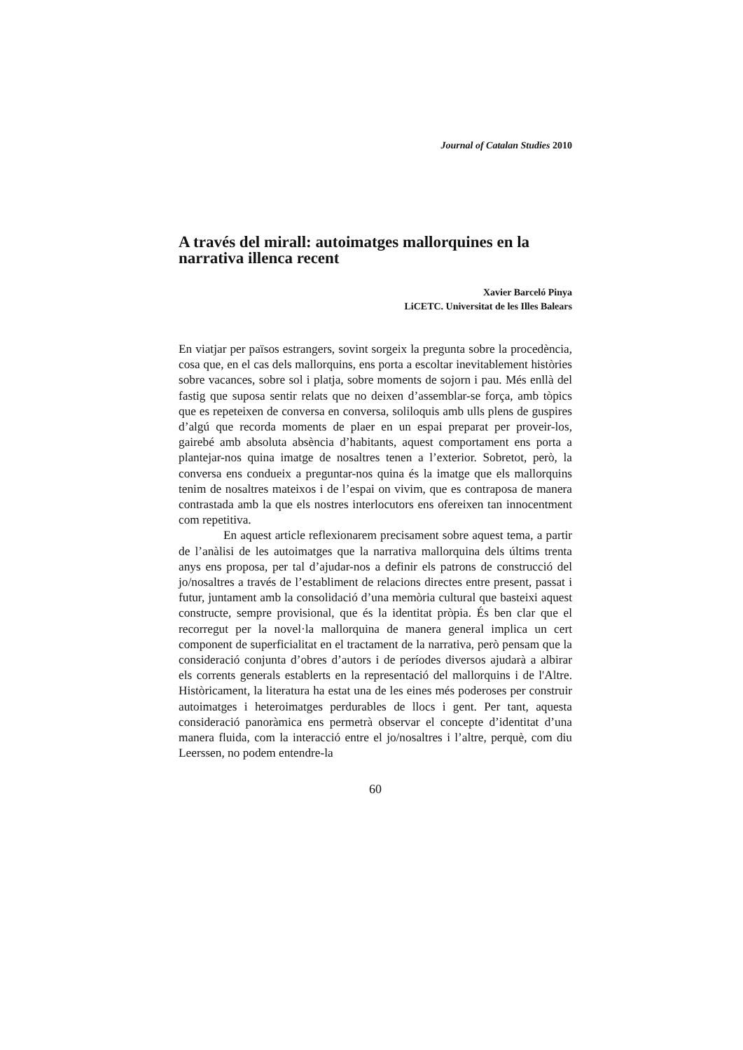Journal of Catalan Studies 2010
A través del mirall: autoimatges mallorquines en la narrativa illenca recent
Xavier Barceló Pinya
LiCETC. Universitat de les Illes Balears
En viatjar per països estrangers, sovint sorgeix la pregunta sobre la procedència, cosa que, en el cas dels mallorquins, ens porta a escoltar inevitablement històries sobre vacances, sobre sol i platja, sobre moments de sojorn i pau. Més enllà del fastig que suposa sentir relats que no deixen d’assemblar-se força, amb tòpics que es repeteixen de conversa en conversa, soliloquis amb ulls plens de guspires d’algú que recorda moments de plaer en un espai preparat per proveir-los, gairebé amb absoluta absència d’habitants, aquest comportament ens porta a plantejar-nos quina imatge de nosaltres tenen a l’exterior. Sobretot, però, la conversa ens condueix a preguntar-nos quina és la imatge que els mallorquins tenim de nosaltres mateixos i de l’espai on vivim, que es contraposa de manera contrastada amb la que els nostres interlocutors ens ofereixen tan innocentment com repetitiva.
En aquest article reflexionarem precisament sobre aquest tema, a partir de l’anàlisi de les autoimatges que la narrativa mallorquina dels últims trenta anys ens proposa, per tal d’ajudar-nos a definir els patrons de construcció del jo/nosaltres a través de l’establiment de relacions directes entre present, passat i futur, juntament amb la consolidació d’una memòria cultural que basteixi aquest constructe, sempre provisional, que és la identitat pròpia. És ben clar que el recorregut per la novel·la mallorquina de manera general implica un cert component de superficialitat en el tractament de la narrativa, però pensam que la consideració conjunta d’obres d’autors i de períodes diversos ajudarà a albirar els corrents generals establerts en la representació del mallorquins i de l'Altre. Històricament, la literatura ha estat una de les eines més poderoses per construir autoimatges i heteroimatges perdurables de llocs i gent. Per tant, aquesta consideració panoràmica ens permetrà observar el concepte d’identitat d’una manera fluida, com la interacció entre el jo/nosaltres i l’altre, perquè, com diu Leerssen, no podem entendre-la
60